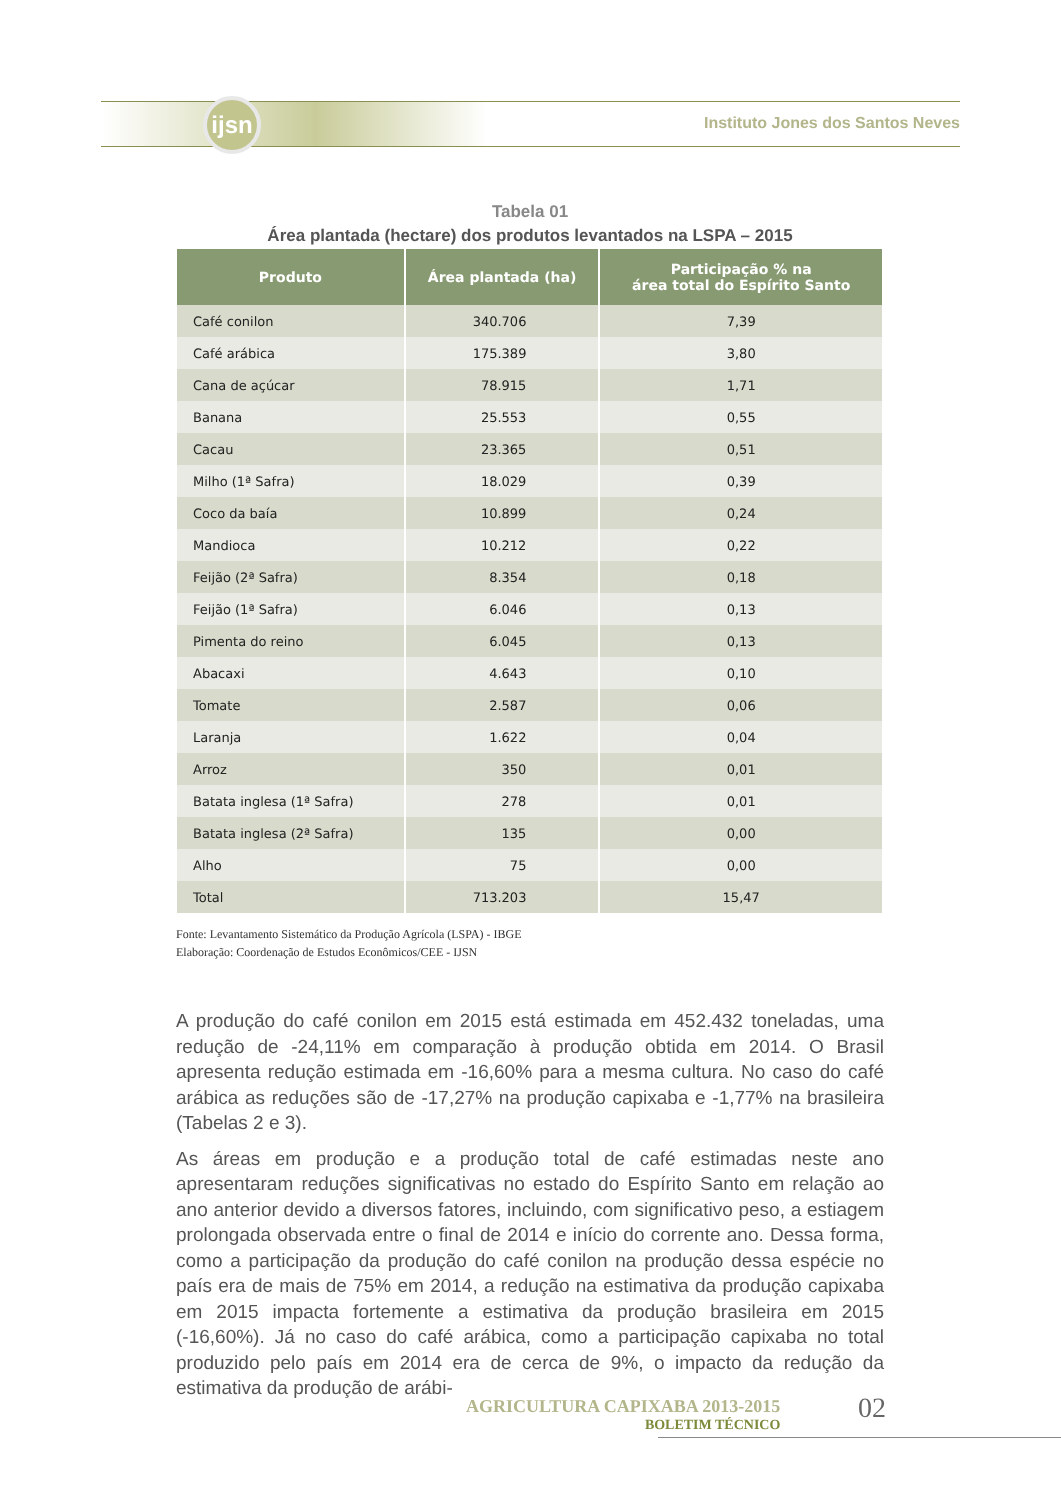ijsn
Instituto Jones dos Santos Neves
Tabela 01
Área plantada (hectare) dos produtos levantados na LSPA – 2015
| Produto | Área plantada (ha) | Participação % na área total do Espírito Santo |
| --- | --- | --- |
| Café conilon | 340.706 | 7,39 |
| Café arábica | 175.389 | 3,80 |
| Cana de açúcar | 78.915 | 1,71 |
| Banana | 25.553 | 0,55 |
| Cacau | 23.365 | 0,51 |
| Milho (1ª Safra) | 18.029 | 0,39 |
| Coco da baía | 10.899 | 0,24 |
| Mandioca | 10.212 | 0,22 |
| Feijão (2ª Safra) | 8.354 | 0,18 |
| Feijão (1ª Safra) | 6.046 | 0,13 |
| Pimenta do reino | 6.045 | 0,13 |
| Abacaxi | 4.643 | 0,10 |
| Tomate | 2.587 | 0,06 |
| Laranja | 1.622 | 0,04 |
| Arroz | 350 | 0,01 |
| Batata inglesa (1ª Safra) | 278 | 0,01 |
| Batata inglesa (2ª Safra) | 135 | 0,00 |
| Alho | 75 | 0,00 |
| Total | 713.203 | 15,47 |
Fonte: Levantamento Sistemático da Produção Agrícola (LSPA) - IBGE
Elaboração: Coordenação de Estudos Econômicos/CEE - IJSN
A produção do café conilon em 2015 está estimada em 452.432 toneladas, uma redução de -24,11% em comparação à produção obtida em 2014. O Brasil apresenta redução estimada em -16,60% para a mesma cultura. No caso do café arábica as reduções são de -17,27% na produção capixaba e -1,77% na brasileira (Tabelas 2 e 3).
As áreas em produção e a produção total de café estimadas neste ano apresentaram reduções significativas no estado do Espírito Santo em relação ao ano anterior devido a diversos fatores, incluindo, com significativo peso, a estiagem prolongada observada entre o final de 2014 e início do corrente ano. Dessa forma, como a participação da produção do café conilon na produção dessa espécie no país era de mais de 75% em 2014, a redução na estimativa da produção capixaba em 2015 impacta fortemente a estimativa da produção brasileira em 2015 (-16,60%). Já no caso do café arábica, como a participação capixaba no total produzido pelo país em 2014 era de cerca de 9%, o impacto da redução da estimativa da produção de arábi-
AGRICULTURA CAPIXABA 2013-2015
BOLETIM TÉCNICO
02